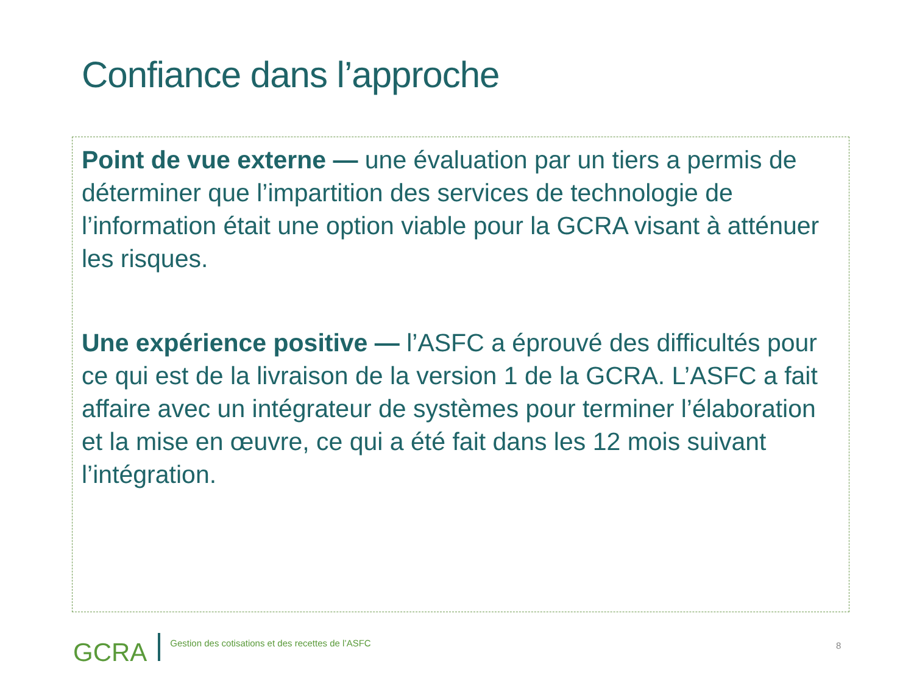Confiance dans l’approche
Point de vue externe — une évaluation par un tiers a permis de déterminer que l’impartition des services de technologie de l’information était une option viable pour la GCRA visant à atténuer les risques.
Une expérience positive — l’ASFC a éprouvé des difficultés pour ce qui est de la livraison de la version 1 de la GCRA. L’ASFC a fait affaire avec un intégrateur de systèmes pour terminer l’élaboration et la mise en œuvre, ce qui a été fait dans les 12 mois suivant l’intégration.
GCRA Gestion des cotisations et des recettes de l’ASFC
8